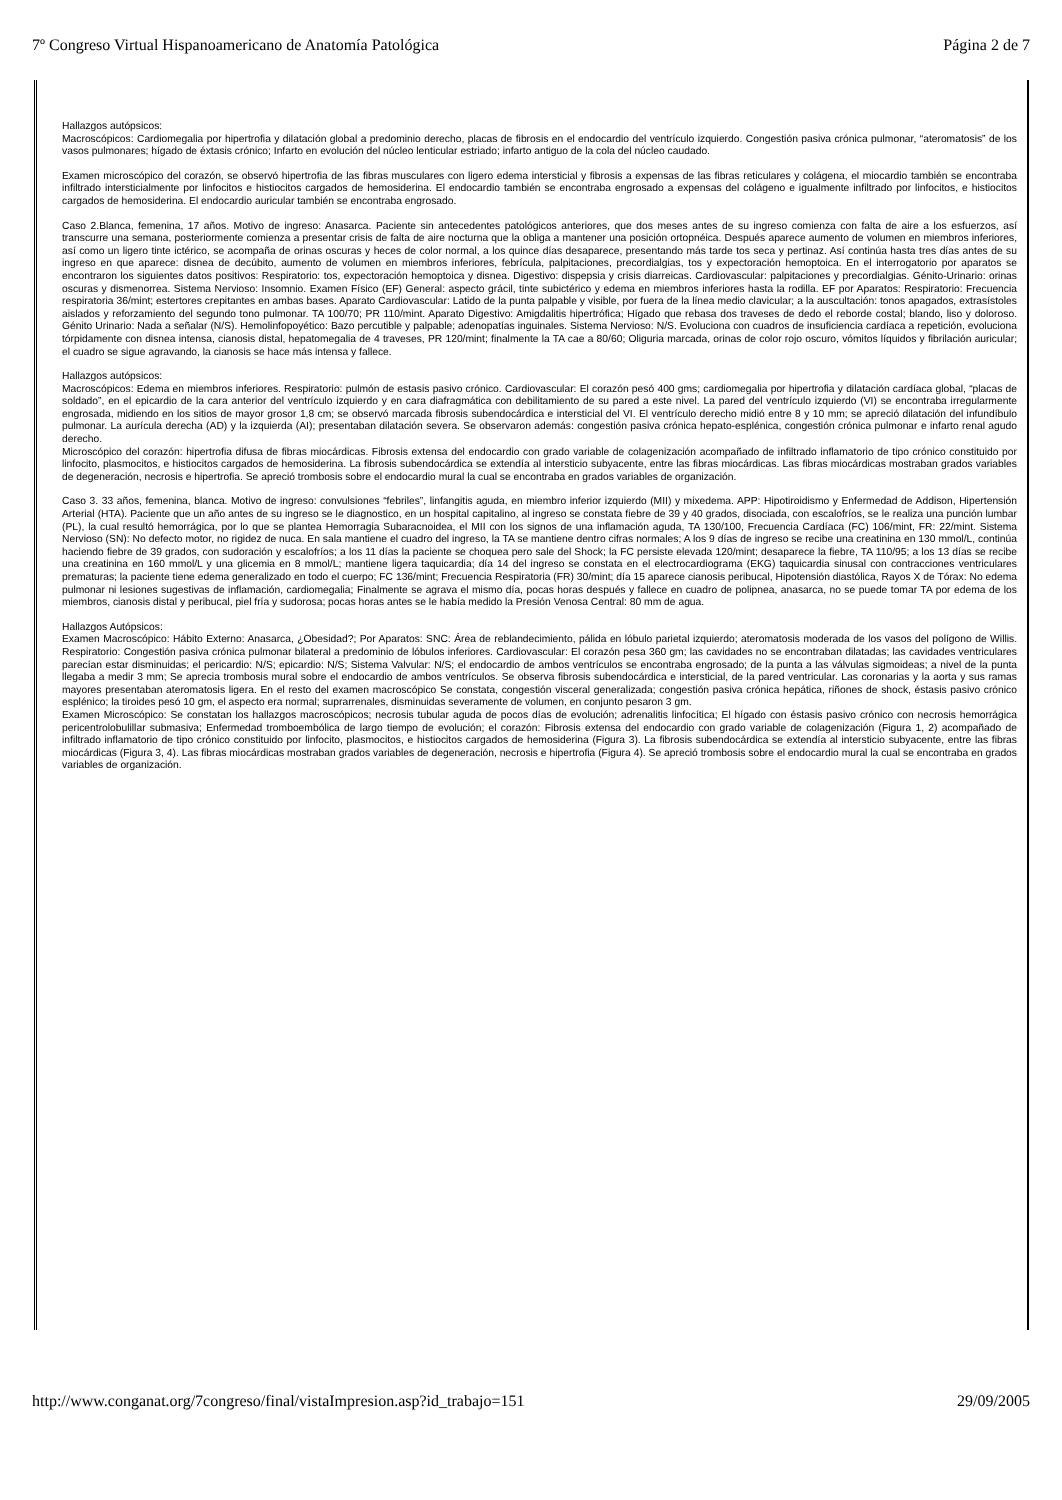7º Congreso Virtual Hispanoamericano de Anatomía Patológica Página 2 de 7
Hallazgos autópsicos:
Macroscópicos: Cardiomegalia por hipertrofia y dilatación global a predominio derecho, placas de fibrosis en el endocardio del ventrículo izquierdo. Congestión pasiva crónica pulmonar, “ateromatosis” de los vasos pulmonares; hígado de éxtasis crónico; Infarto en evolución del núcleo lenticular estriado; infarto antiguo de la cola del núcleo caudado.
Examen microscópico del corazón, se observó hipertrofia de las fibras musculares con ligero edema intersticial y fibrosis a expensas de las fibras reticulares y colágena, el miocardio también se encontraba infiltrado intersticialmente por linfocitos e histiocitos cargados de hemosiderina. El endocardio también se encontraba engrosado a expensas del colágeno e igualmente infiltrado por linfocitos, e histiocitos cargados de hemosiderina. El endocardio auricular también se encontraba engrosado.
Caso 2.Blanca, femenina, 17 años. Motivo de ingreso: Anasarca. Paciente sin antecedentes patológicos anteriores, que dos meses antes de su ingreso comienza con falta de aire a los esfuerzos, así transcurre una semana, posteriormente comienza a presentar crisis de falta de aire nocturna que la obliga a mantener una posición ortopnéica. Después aparece aumento de volumen en miembros inferiores, así como un ligero tinte ictérico, se acompaña de orinas oscuras y heces de color normal, a los quince días desaparece, presentando más tarde tos seca y pertinaz. Así continúa hasta tres días antes de su ingreso en que aparece: disnea de decúbito, aumento de volumen en miembros inferiores, febrícula, palpitaciones, precordialgias, tos y expectoración hemoptoica. En el interrogatorio por aparatos se encontraron los siguientes datos positivos: Respiratorio: tos, expectoración hemoptoica y disnea. Digestivo: dispepsia y crisis diarreicas. Cardiovascular: palpitaciones y precordialgias. Génito-Urinario: orinas oscuras y dismenorrea. Sistema Nervioso: Insomnio. Examen Físico (EF) General: aspecto grácil, tinte subictérico y edema en miembros inferiores hasta la rodilla. EF por Aparatos: Respiratorio: Frecuencia respiratoria 36/mint; estertores crepitantes en ambas bases. Aparato Cardiovascular: Latido de la punta palpable y visible, por fuera de la línea medio clavicular; a la auscultación: tonos apagados, extrasístoles aislados y reforzamiento del segundo tono pulmonar. TA 100/70; PR 110/mint. Aparato Digestivo: Amigdalitis hipertrófica; Hígado que rebasa dos traveses de dedo el reborde costal; blando, liso y doloroso. Génito Urinario: Nada a señalar (N/S). Hemolinfopoyético: Bazo percutible y palpable; adenopatías inguinales. Sistema Nervioso: N/S. Evoluciona con cuadros de insuficiencia cardíaca a repetición, evoluciona tórpidamente con disnea intensa, cianosis distal, hepatomegalia de 4 traveses, PR 120/mint; finalmente la TA cae a 80/60; Oliguria marcada, orinas de color rojo oscuro, vómitos líquidos y fibrilación auricular; el cuadro se sigue agravando, la cianosis se hace más intensa y fallece.
Hallazgos autópsicos:
Macroscópicos: Edema en miembros inferiores. Respiratorio: pulmón de estasis pasivo crónico. Cardiovascular: El corazón pesó 400 gms; cardiomegalia por hipertrofia y dilatación cardíaca global, “placas de soldado”, en el epicardio de la cara anterior del ventrículo izquierdo y en cara diafragmática con debilitamiento de su pared a este nivel. La pared del ventrículo izquierdo (VI) se encontraba irregularmente engrosada, midiendo en los sitios de mayor grosor 1,8 cm; se observó marcada fibrosis subendocárdica e intersticial del VI. El ventrículo derecho midió entre 8 y 10 mm; se apreció dilatación del infundíbulo pulmonar. La aurícula derecha (AD) y la izquierda (AI); presentaban dilatación severa. Se observaron además: congestión pasiva crónica hepato-esplénica, congestión crónica pulmonar e infarto renal agudo derecho.
Microscópico del corazón: hipertrofia difusa de fibras miocárdicas. Fibrosis extensa del endocardio con grado variable de colagenización acompañado de infiltrado inflamatorio de tipo crónico constituido por linfocito, plasmocitos, e histiocitos cargados de hemosiderina. La fibrosis subendocárdica se extendía al intersticio subyacente, entre las fibras miocárdicas. Las fibras miocárdicas mostraban grados variables de degeneración, necrosis e hipertrofia. Se apreció trombosis sobre el endocardio mural la cual se encontraba en grados variables de organización.
Caso 3. 33 años, femenina, blanca. Motivo de ingreso: convulsiones “febriles”, linfangitis aguda, en miembro inferior izquierdo (MII) y mixedema. APP: Hipotiroidismo y Enfermedad de Addison, Hipertensión Arterial (HTA). Paciente que un año antes de su ingreso se le diagnostico, en un hospital capitalino, al ingreso se constata fiebre de 39 y 40 grados, disociada, con escalofríos, se le realiza una punción lumbar (PL), la cual resultó hemorrágica, por lo que se plantea Hemorragia Subaracnoidea, el MII con los signos de una inflamación aguda, TA 130/100, Frecuencia Cardíaca (FC) 106/mint, FR: 22/mint. Sistema Nervioso (SN): No defecto motor, no rigidez de nuca. En sala mantiene el cuadro del ingreso, la TA se mantiene dentro cifras normales; A los 9 días de ingreso se recibe una creatinina en 130 mmol/L, continúa haciendo fiebre de 39 grados, con sudoración y escalofríos; a los 11 días la paciente se choquea pero sale del Shock; la FC persiste elevada 120/mint; desaparece la fiebre, TA 110/95; a los 13 días se recibe una creatinina en 160 mmol/L y una glicemia en 8 mmol/L; mantiene ligera taquicardia; día 14 del ingreso se constata en el electrocardiograma (EKG) taquicardia sinusal con contracciones ventriculares prematuras; la paciente tiene edema generalizado en todo el cuerpo; FC 136/mint; Frecuencia Respiratoria (FR) 30/mint; día 15 aparece cianosis peribucal, Hipotensión diastólica, Rayos X de Tórax: No edema pulmonar ni lesiones sugestivas de inflamación, cardiomegalia; Finalmente se agrava el mismo día, pocas horas después y fallece en cuadro de polipnea, anasarca, no se puede tomar TA por edema de los miembros, cianosis distal y peribucal, piel fría y sudorosa; pocas horas antes se le había medido la Presión Venosa Central: 80 mm de agua.
Hallazgos Autópsicos:
Examen Macroscópico: Hábito Externo: Anasarca, ¿Obesidad?; Por Aparatos: SNC: Área de reblandecimiento, pálida en lóbulo parietal izquierdo; ateromatosis moderada de los vasos del polígono de Willis. Respiratorio: Congestión pasiva crónica pulmonar bilateral a predominio de lóbulos inferiores. Cardiovascular: El corazón pesa 360 gm; las cavidades no se encontraban dilatadas; las cavidades ventriculares parecían estar disminuidas; el pericardio: N/S; epicardio: N/S; Sistema Valvular: N/S; el endocardio de ambos ventrículos se encontraba engrosado; de la punta a las válvulas sigmoideas; a nivel de la punta llegaba a medir 3 mm; Se aprecia trombosis mural sobre el endocardio de ambos ventrículos. Se observa fibrosis subendocárdica e intersticial, de la pared ventricular. Las coronarias y la aorta y sus ramas mayores presentaban ateromatosis ligera. En el resto del examen macroscópico Se constata, congestión visceral generalizada; congestión pasiva crónica hepática, riñones de shock, éstasis pasivo crónico esplénico; la tiroides pesó 10 gm, el aspecto era normal; suprarrenales, disminuidas severamente de volumen, en conjunto pesaron 3 gm.
Examen Microscópico: Se constatan los hallazgos macroscópicos; necrosis tubular aguda de pocos días de evolución; adrenalitis linfocítica; El hígado con éstasis pasivo crónico con necrosis hemorrágica pericentrolobulillar submasiva; Enfermedad tromboembólica de largo tiempo de evolución; el corazón: Fibrosis extensa del endocardio con grado variable de colagenización (Figura 1, 2) acompañado de infiltrado inflamatorio de tipo crónico constituido por linfocito, plasmocitos, e histiocitos cargados de hemosiderina (Figura 3). La fibrosis subendocárdica se extendía al intersticio subyacente, entre las fibras miocárdicas (Figura 3, 4). Las fibras miocárdicas mostraban grados variables de degeneración, necrosis e hipertrofia (Figura 4). Se apreció trombosis sobre el endocardio mural la cual se encontraba en grados variables de organización.
http://www.conganat.org/7congreso/final/vistaImpresion.asp?id_trabajo=151 29/09/2005